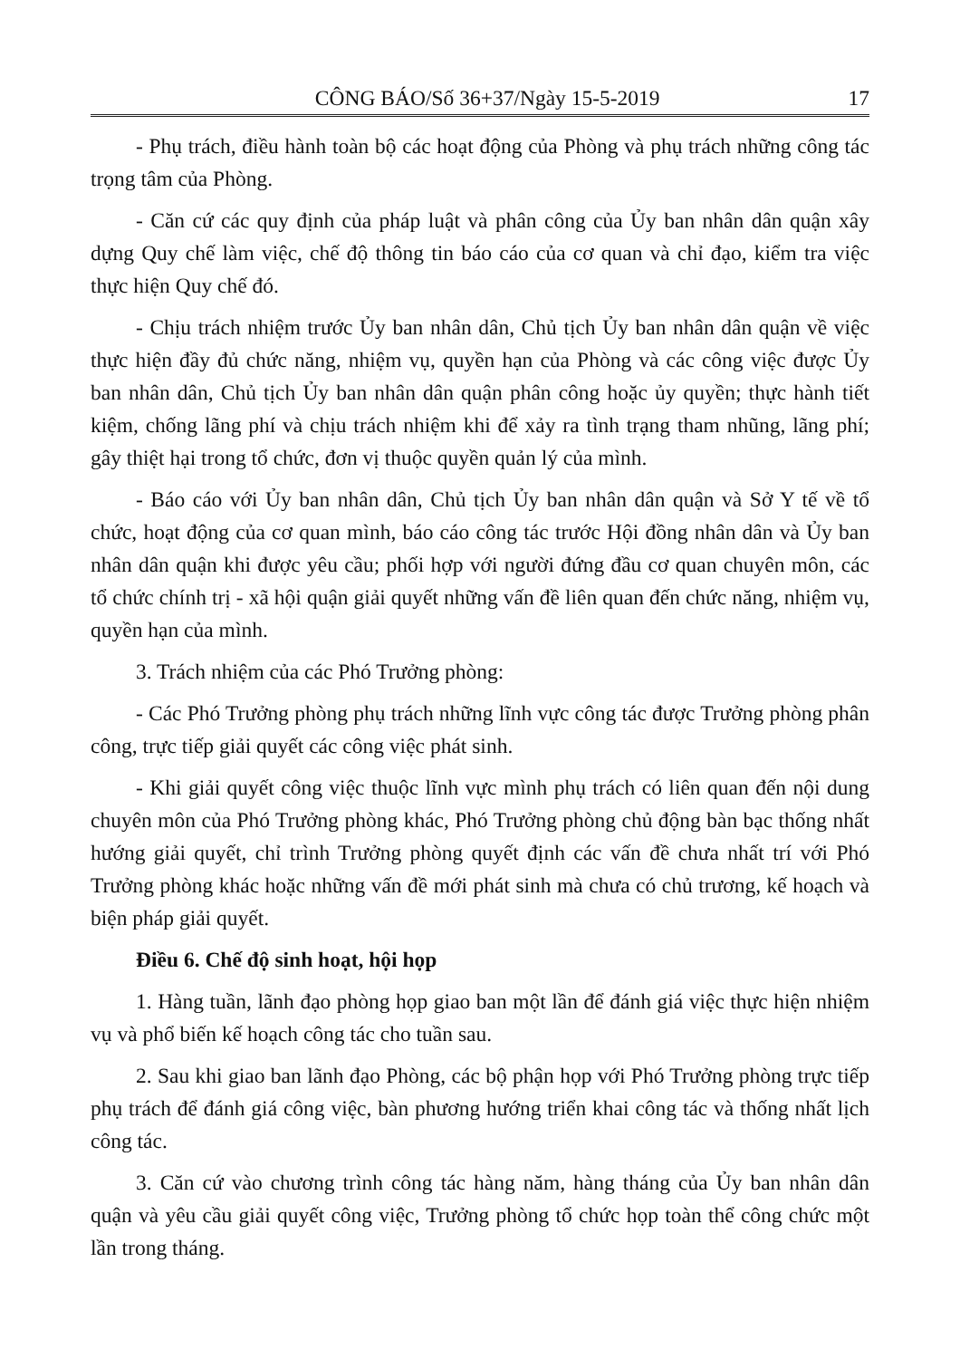CÔNG BÁO/Số 36+37/Ngày 15-5-2019 17
- Phụ trách, điều hành toàn bộ các hoạt động của Phòng và phụ trách những công tác trọng tâm của Phòng.
- Căn cứ các quy định của pháp luật và phân công của Ủy ban nhân dân quận xây dựng Quy chế làm việc, chế độ thông tin báo cáo của cơ quan và chỉ đạo, kiểm tra việc thực hiện Quy chế đó.
- Chịu trách nhiệm trước Ủy ban nhân dân, Chủ tịch Ủy ban nhân dân quận về việc thực hiện đầy đủ chức năng, nhiệm vụ, quyền hạn của Phòng và các công việc được Ủy ban nhân dân, Chủ tịch Ủy ban nhân dân quận phân công hoặc ủy quyền; thực hành tiết kiệm, chống lãng phí và chịu trách nhiệm khi để xảy ra tình trạng tham nhũng, lãng phí; gây thiệt hại trong tổ chức, đơn vị thuộc quyền quản lý của mình.
- Báo cáo với Ủy ban nhân dân, Chủ tịch Ủy ban nhân dân quận và Sở Y tế về tổ chức, hoạt động của cơ quan mình, báo cáo công tác trước Hội đồng nhân dân và Ủy ban nhân dân quận khi được yêu cầu; phối hợp với người đứng đầu cơ quan chuyên môn, các tổ chức chính trị - xã hội quận giải quyết những vấn đề liên quan đến chức năng, nhiệm vụ, quyền hạn của mình.
3. Trách nhiệm của các Phó Trưởng phòng:
- Các Phó Trưởng phòng phụ trách những lĩnh vực công tác được Trưởng phòng phân công, trực tiếp giải quyết các công việc phát sinh.
- Khi giải quyết công việc thuộc lĩnh vực mình phụ trách có liên quan đến nội dung chuyên môn của Phó Trưởng phòng khác, Phó Trưởng phòng chủ động bàn bạc thống nhất hướng giải quyết, chỉ trình Trưởng phòng quyết định các vấn đề chưa nhất trí với Phó Trưởng phòng khác hoặc những vấn đề mới phát sinh mà chưa có chủ trương, kế hoạch và biện pháp giải quyết.
Điều 6. Chế độ sinh hoạt, hội họp
1. Hàng tuần, lãnh đạo phòng họp giao ban một lần để đánh giá việc thực hiện nhiệm vụ và phổ biến kế hoạch công tác cho tuần sau.
2. Sau khi giao ban lãnh đạo Phòng, các bộ phận họp với Phó Trưởng phòng trực tiếp phụ trách để đánh giá công việc, bàn phương hướng triển khai công tác và thống nhất lịch công tác.
3. Căn cứ vào chương trình công tác hàng năm, hàng tháng của Ủy ban nhân dân quận và yêu cầu giải quyết công việc, Trưởng phòng tổ chức họp toàn thể công chức một lần trong tháng.